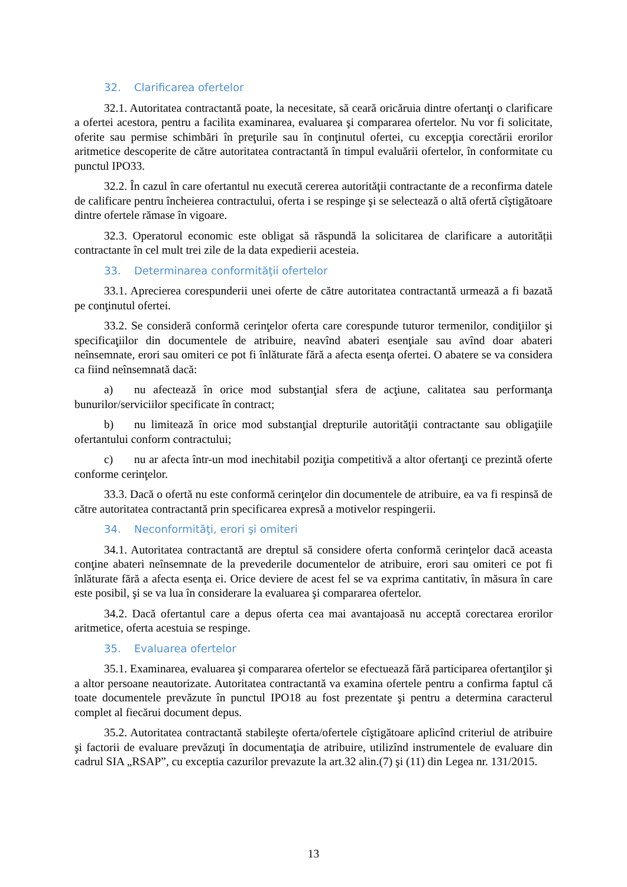32. Clarificarea ofertelor
32.1. Autoritatea contractantă poate, la necesitate, să ceară oricăruia dintre ofertanţi o clarificare a ofertei acestora, pentru a facilita examinarea, evaluarea şi compararea ofertelor. Nu vor fi solicitate, oferite sau permise schimbări în preţurile sau în conţinutul ofertei, cu excepţia corectării erorilor aritmetice descoperite de către autoritatea contractantă în timpul evaluării ofertelor, în conformitate cu punctul IPO33.
32.2. În cazul în care ofertantul nu execută cererea autorităţii contractante de a reconfirma datele de calificare pentru încheierea contractului, oferta i se respinge şi se selectează o altă ofertă cîştigătoare dintre ofertele rămase în vigoare.
32.3. Operatorul economic este obligat să răspundă la solicitarea de clarificare a autorității contractante în cel mult trei zile de la data expedierii acesteia.
33. Determinarea conformităţii ofertelor
33.1. Aprecierea corespunderii unei oferte de către autoritatea contractantă urmează a fi bazată pe conţinutul ofertei.
33.2. Se consideră conformă cerinţelor oferta care corespunde tuturor termenilor, condiţiilor şi specificaţiilor din documentele de atribuire, neavînd abateri esenţiale sau avînd doar abateri neînsemnate, erori sau omiteri ce pot fi înlăturate fără a afecta esenţa ofertei. O abatere se va considera ca fiind neînsemnată dacă:
a) nu afectează în orice mod substanţial sfera de acţiune, calitatea sau performanţa bunurilor/serviciilor specificate în contract;
b) nu limitează în orice mod substanţial drepturile autorităţii contractante sau obligaţiile ofertantului conform contractului;
c) nu ar afecta într-un mod inechitabil poziţia competitivă a altor ofertanţi ce prezintă oferte conforme cerinţelor.
33.3. Dacă o ofertă nu este conformă cerinţelor din documentele de atribuire, ea va fi respinsă de către autoritatea contractantă prin specificarea expresă a motivelor respingerii.
34. Neconformităţi, erori şi omiteri
34.1. Autoritatea contractantă are dreptul să considere oferta conformă cerinţelor dacă aceasta conţine abateri neînsemnate de la prevederile documentelor de atribuire, erori sau omiteri ce pot fi înlăturate fără a afecta esenţa ei. Orice deviere de acest fel se va exprima cantitativ, în măsura în care este posibil, şi se va lua în considerare la evaluarea şi compararea ofertelor.
34.2. Dacă ofertantul care a depus oferta cea mai avantajoasă nu acceptă corectarea erorilor aritmetice, oferta acestuia se respinge.
35. Evaluarea ofertelor
35.1. Examinarea, evaluarea şi compararea ofertelor se efectuează fără participarea ofertanţilor şi a altor persoane neautorizate. Autoritatea contractantă va examina ofertele pentru a confirma faptul că toate documentele prevăzute în punctul IPO18 au fost prezentate şi pentru a determina caracterul complet al fiecărui document depus.
35.2. Autoritatea contractantă stabileşte oferta/ofertele cîştigătoare aplicînd criteriul de atribuire şi factorii de evaluare prevăzuţi în documentaţia de atribuire, utilizînd instrumentele de evaluare din cadrul SIA „RSAP”, cu exceptia cazurilor prevazute la art.32 alin.(7) şi (11) din Legea nr. 131/2015.
13